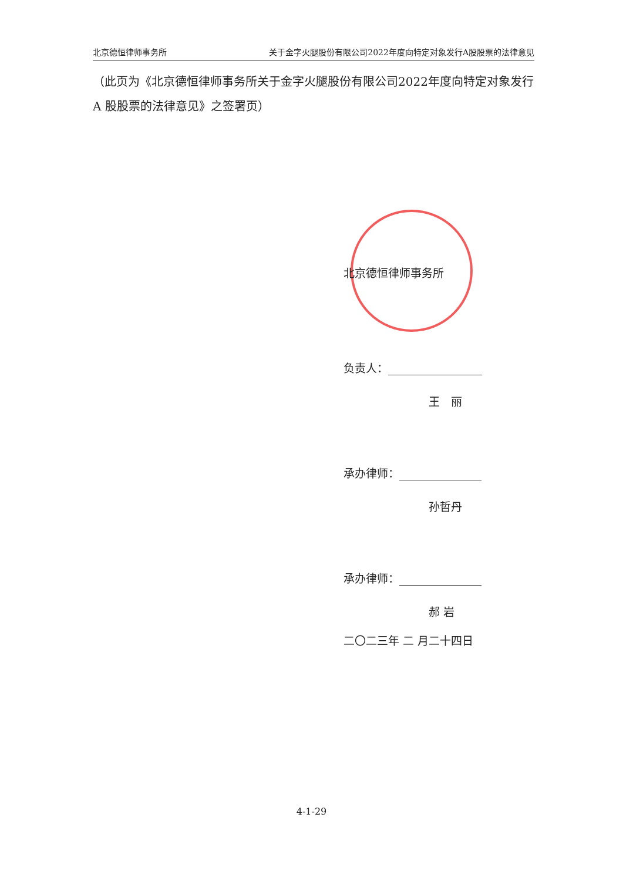北京德恒律师事务所 关于金字火腿股份有限公司2022年度向特定对象发行A股股票的法律意见
（此页为《北京德恒律师事务所关于金字火腿股份有限公司2022年度向特定对象发行 A 股股票的法律意见》之签署页）
北京德恒律师事务所
负责人：
王　丽
承办律师：
孙哲丹
承办律师：
郝 岩
二〇二三年 二 月二十四日
4-1-29